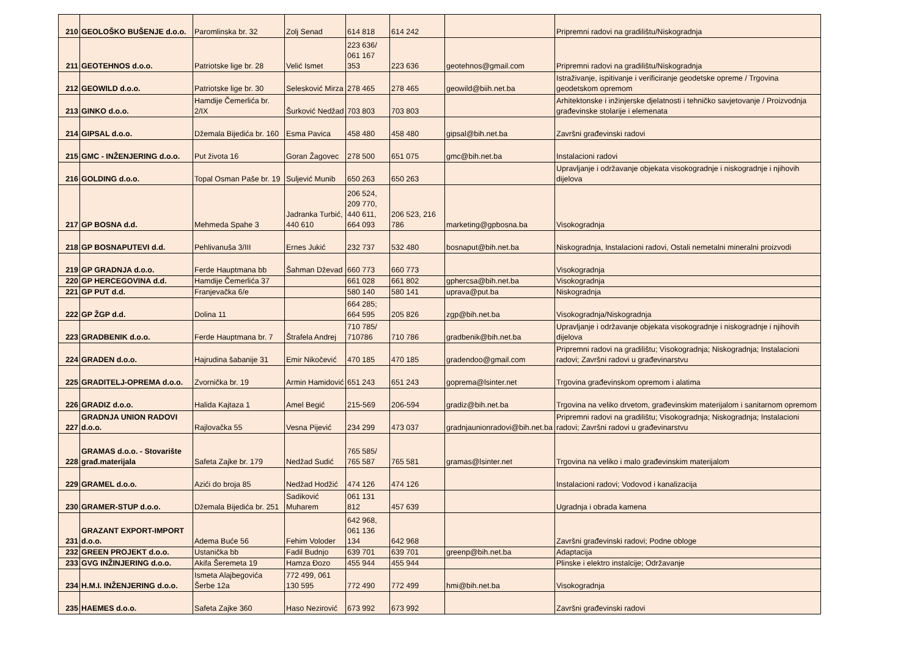| 210 | GEOLOŠKO BUŠENJE d.o.o. | Paromlinska br. 32 | Zolj Senad | 614 818 | 614 242 | | Pripremni radovi na gradilištu/Niskogradnja |
| 211 | GEOTEHNOS d.o.o. | Patriotske lige br. 28 | Velić Ismet | 223 636/ 061 167 353 | 223 636 | geotehnos@gmail.com | Pripremni radovi na gradilištu/Niskogradnja |
| 212 | GEOWILD d.o.o. | Patriotske lige br. 30 | Selesković Mirza | 278 465 | 278 465 | geowild@biih.net.ba | Istraživanje, ispitivanje i verificiranje geodetske opreme / Trgovina geodetskom opremom |
| 213 | GINKO d.o.o. | Hamdije Čemerlića br. 2/IX | Šurković Nedžad | 703 803 | 703 803 | | Arhitektonske i inžinjerske djelatnosti i tehničko savjetovanje / Proizvodnja građevinske stolarije i elemenata |
| 214 | GIPSAL d.o.o. | Džemala Bijedića br. 160 | Esma Pavica | 458 480 | 458 480 | gipsal@bih.net.ba | Završni građevinski radovi |
| 215 | GMC - INŽENJERING d.o.o. | Put života 16 | Goran Žagovec | 278 500 | 651 075 | gmc@bih.net.ba | Instalacioni radovi |
| 216 | GOLDING d.o.o. | Topal Osman Paše br. 19 | Suljević Munib | 650 263 | 650 263 | | Upravljanje i održavanje objekata visokogradnje i niskogradnje i njihovih dijelova |
| 217 | GP BOSNA d.d. | Mehmeda Spahe 3 | Jadranka Turbić, 440 610 | 206 524, 209 770, 440 611, 664 093 | 206 523, 216 786 | marketing@gpbosna.ba | Visokogradnja |
| 218 | GP BOSNAPUTEVI d.d. | Pehlivanuša 3/III | Ernes Jukić | 232 737 | 532 480 | bosnaput@bih.net.ba | Niskogradnja, Instalacioni radovi, Ostali nemetalni mineralni proizvodi |
| 219 | GP GRADNJA d.o.o. | Ferde Hauptmana bb | Šahman Dževad | 660 773 | 660 773 | | Visokogradnja |
| 220 | GP HERCEGOVINA d.d. | Hamdije Čemerlića 37 | | 661 028 | 661 802 | gphercsa@bih.net.ba | Visokogradnja |
| 221 | GP PUT d.d. | Franjevačka 6/e | | 580 140 | 580 141 | uprava@put.ba | Niskogradnja |
| 222 | GP ŽGP d.d. | Dolina 11 | | 664 285; 664 595 | 205 826 | zgp@bih.net.ba | Visokogradnja/Niskogradnja |
| 223 | GRADBENIK d.o.o. | Ferde Hauptmana br. 7 | Štrafela Andrej | 710 785/ 710786 | 710 786 | gradbenik@bih.net.ba | Upravljanje i održavanje objekata visokogradnje i niskogradnje i njihovih dijelova |
| 224 | GRADEN d.o.o. | Hajrudina šabanije 31 | Emir Nikočević | 470 185 | 470 185 | gradendoo@gmail.com | Pripremni radovi na gradilištu; Visokogradnja; Niskogradnja; Instalacioni radovi; Završni radovi u građevinarstvu |
| 225 | GRADITELJ-OPREMA d.o.o. | Zvornička br. 19 | Armin Hamidović | 651 243 | 651 243 | goprema@lsinter.net | Trgovina građevinskom opremom i alatima |
| 226 | GRADIZ d.o.o. | Halida Kajtaza 1 | Amel Begić | 215-569 | 206-594 | gradiz@bih.net.ba | Trgovina na veliko drvetom, građevinskim materijalom i sanitarnom opremom |
| 227 | GRADNJA UNION RADOVI d.o.o. | Rajlovačka 55 | Vesna Pijević | 234 299 | 473 037 | gradnjaunionradovi@bih.net.ba | Pripremni radovi na gradilištu; Visokogradnja; Niskogradnja; Instalacioni radovi; Završni radovi u građevinarstvu |
| 228 | GRAMAS d.o.o. - Stovarište građ.materijala | Safeta Zajke br. 179 | Nedžad Sudić | 765 585/ 765 587 | 765 581 | gramas@lsinter.net | Trgovina na veliko i malo građevinskim materijalom |
| 229 | GRAMEL d.o.o. | Azići do broja 85 | Nedžad Hodžić | 474 126 | 474 126 | | Instalacioni radovi; Vodovod i kanalizacija |
| 230 | GRAMER-STUP d.o.o. | Džemala Bijedića br. 251 | Sadiković Muharem | 061 131 812 | 457 639 | | Ugradnja i obrada kamena |
| 231 | GRAZANT EXPORT-IMPORT d.o.o. | Adema Buće 56 | Fehim Voloder | 642 968, 061 136 134 | 642 968 | | Završni građevinski radovi; Podne obloge |
| 232 | GREEN PROJEKT d.o.o. | Ustanička bb | Fadil Budnjo | 639 701 | 639 701 | greenp@bih.net.ba | Adaptacija |
| 233 | GVG INŽINJERING d.o.o. | Akifa Šeremeta 19 | Hamza Đozo | 455 944 | 455 944 | | Plinske i elektro instalcije; Održavanje |
| 234 | H.M.I. INŽENJERING d.o.o. | Ismeta Alajbegovića Šerbe 12a | 772 499, 061 130 595 | 772 490 | 772 499 | hmi@bih.net.ba | Visokogradnja |
| 235 | HAEMES d.o.o. | Safeta Zajke 360 | Haso Nezirović | 673 992 | 673 992 | | Završni građevinski radovi |